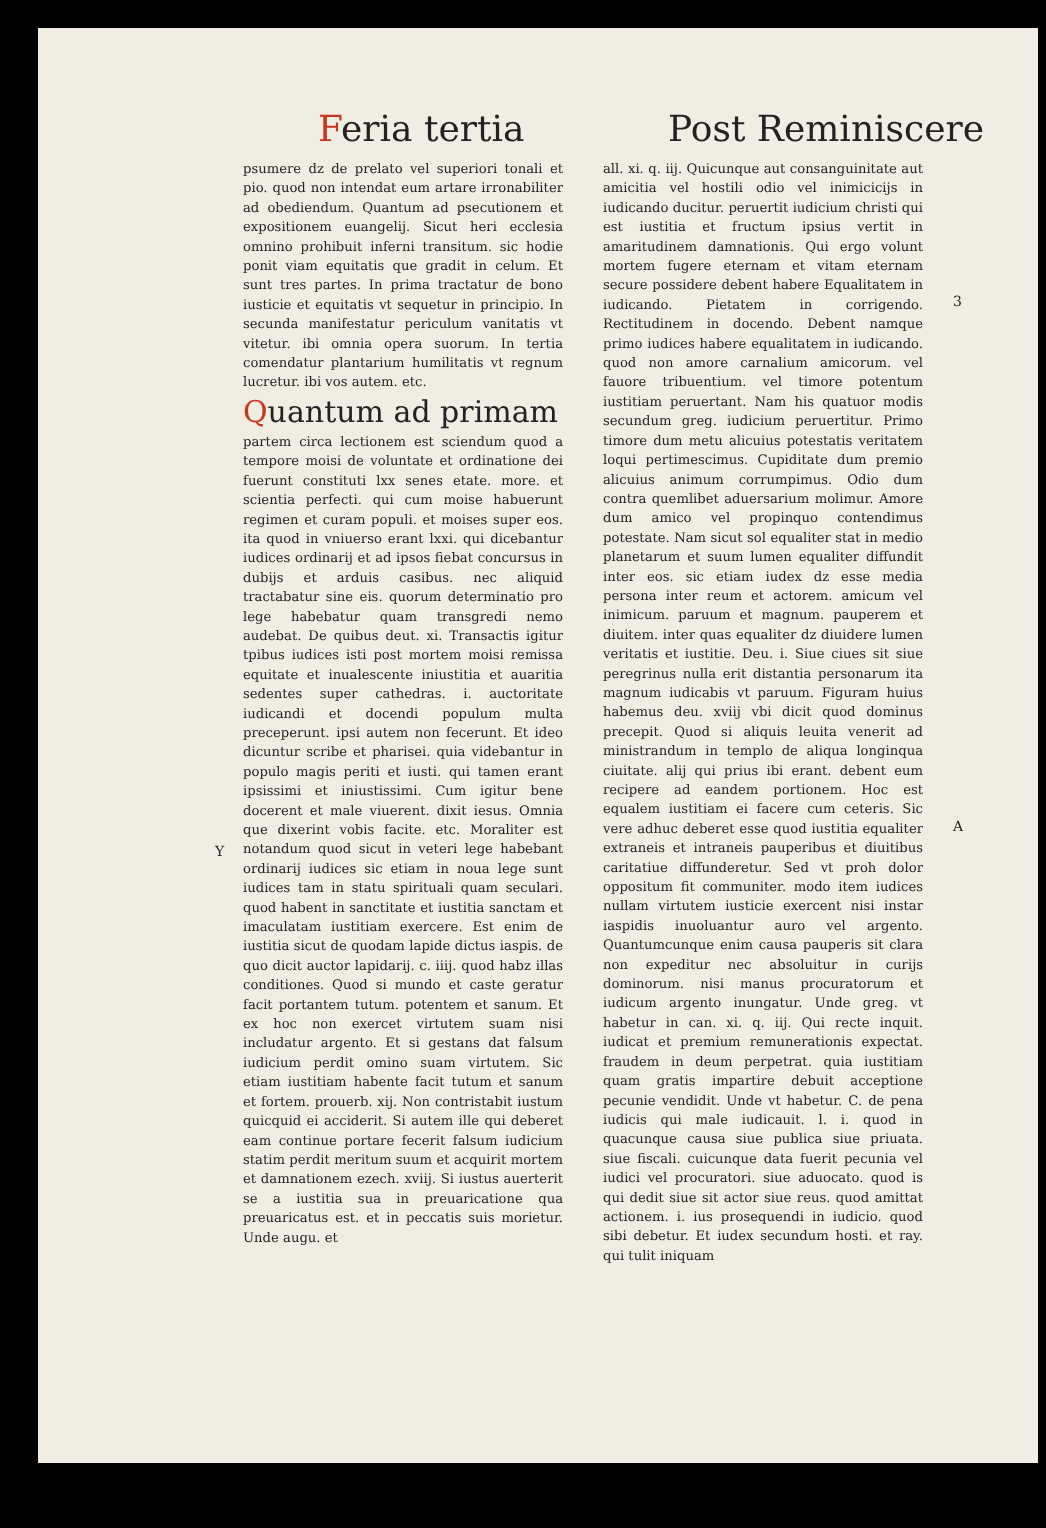Feria tertia Post Reminiscere
psumere dz de prelato vel superiori tonali et pio. quod non intendat eum artare irronabiliter ad obediendum. Quantum ad psecutionem et expositionem euangelij. Sicut heri ecclesia omnino prohibuit inferni transitum. sic hodie ponit viam equitatis que gradit in celum. Et sunt tres partes. In prima tractatur de bono iusticie et equitatis vt sequetur in principio. In secunda manifestatur periculum vanitatis vt vitetur. ibi omnia opera suorum. In tertia comendatur plantarium humilitatis vt regnum lucretur. ibi vos autem. etc.
Quantum ad primam
partem circa lectionem est sciendum quod a tempore moisi de voluntate et ordinatione dei fuerunt constituti lxx senes etate. more. et scientia perfecti. qui cum moise habuerunt regimen et curam populi. et moises super eos. ita quod in vniuerso erant lxxi. qui dicebantur iudices ordinarij et ad ipsos fiebat concursus in dubijs et arduis casibus. nec aliquid tractabatur sine eis. quorum determinatio pro lege habebatur quam transgredi nemo audebat. De quibus deut. xi. Transactis igitur tpibus iudices isti post mortem moisi remissa equitate et inualescente iniustitia et auaritia sedentes super cathedras. i. auctoritate iudicandi et docendi populum multa preceperunt. ipsi autem non fecerunt. Et ideo dicuntur scribe et pharisei. quia videbantur in populo magis periti et iusti. qui tamen erant ipsissimi et iniustissimi. Cum igitur bene docerent et male viuerent. dixit iesus. Omnia que dixerint vobis facite. etc. Moraliter est notandum quod sicut in veteri lege habebant ordinarij iudices sic etiam in noua lege sunt iudices tam in statu spirituali quam seculari. quod habent in sanctitate et iustitia sanctam et imaculatam iustitiam exercere. Est enim de iustitia sicut de quodam lapide dictus iaspis. de quo dicit auctor lapidarij. c. iiij. quod habz illas conditiones. Quod si mundo et caste geratur facit portantem tutum. potentem et sanum. Et ex hoc non exercet virtutem suam nisi includatur argento. Et si gestans dat falsum iudicium perdit omino suam virtutem. Sic etiam iustitiam habente facit tutum et sanum et fortem. prouerb. xij. Non contristabit iustum quicquid ei acciderit. Si autem ille qui deberet eam continue portare fecerit falsum iudicium statim perdit meritum suum et acquirit mortem et damnationem ezech. xviij. Si iustus auerterit se a iustitia sua in preuaricatione qua preuaricatus est. et in peccatis suis morietur. Unde augu. et
all. xi. q. iij. Quicunque aut consanguinitate aut amicitia vel hostili odio vel inimicicijs in iudicando ducitur. peruertit iudicium christi qui est iustitia et fructum ipsius vertit in amaritudinem damnationis. Qui ergo volunt mortem fugere eternam et vitam eternam secure possidere debent habere Equalitatem in iudicando. Pietatem in corrigendo. Rectitudinem in docendo. Debent namque primo iudices habere equalitatem in iudicando. quod non amore carnalium amicorum. vel fauore tribuentium. vel timore potentum iustitiam peruertant. Nam his quatuor modis secundum greg. iudicium peruertitur. Primo timore dum metu alicuius potestatis veritatem loqui pertimescimus. Cupiditate dum premio alicuius animum corrumpimus. Odio dum contra quemlibet aduersarium molimur. Amore dum amico vel propinquo contendimus potestate. Nam sicut sol equaliter stat in medio planetarum et suum lumen equaliter diffundit inter eos. sic etiam iudex dz esse media persona inter reum et actorem. amicum vel inimicum. paruum et magnum. pauperem et diuitem. inter quas equaliter dz diuidere lumen veritatis et iustitie. Deu. i. Siue ciues sit siue peregrinus nulla erit distantia personarum ita magnum iudicabis vt paruum. Figuram huius habemus deu. xviij vbi dicit quod dominus precepit. Quod si aliquis leuita venerit ad ministrandum in templo de aliqua longinqua ciuitate. alij qui prius ibi erant. debent eum recipere ad eandem portionem. Hoc est equalem iustitiam ei facere cum ceteris. Sic vere adhuc deberet esse quod iustitia equaliter extraneis et intraneis pauperibus et diuitibus caritatiue diffunderetur. Sed vt proh dolor oppositum fit communiter. modo item iudices nullam virtutem iusticie exercent nisi instar iaspidis inuoluantur auro vel argento. Quantumcunque enim causa pauperis sit clara non expeditur nec absoluitur in curijs dominorum. nisi manus procuratorum et iudicum argento inungatur. Unde greg. vt habetur in can. xi. q. iij. Qui recte inquit. iudicat et premium remunerationis expectat. fraudem in deum perpetrat. quia iustitiam quam gratis impartire debuit acceptione pecunie vendidit. Unde vt habetur. C. de pena iudicis qui male iudicauit. l. i. quod in quacunque causa siue publica siue priuata. siue fiscali. cuicunque data fuerit pecunia vel iudici vel procuratori. siue aduocato. quod is qui dedit siue sit actor siue reus. quod amittat actionem. i. ius prosequendi in iudicio. quod sibi debetur. Et iudex secundum hosti. et ray. qui tulit iniquam
3
A
Y